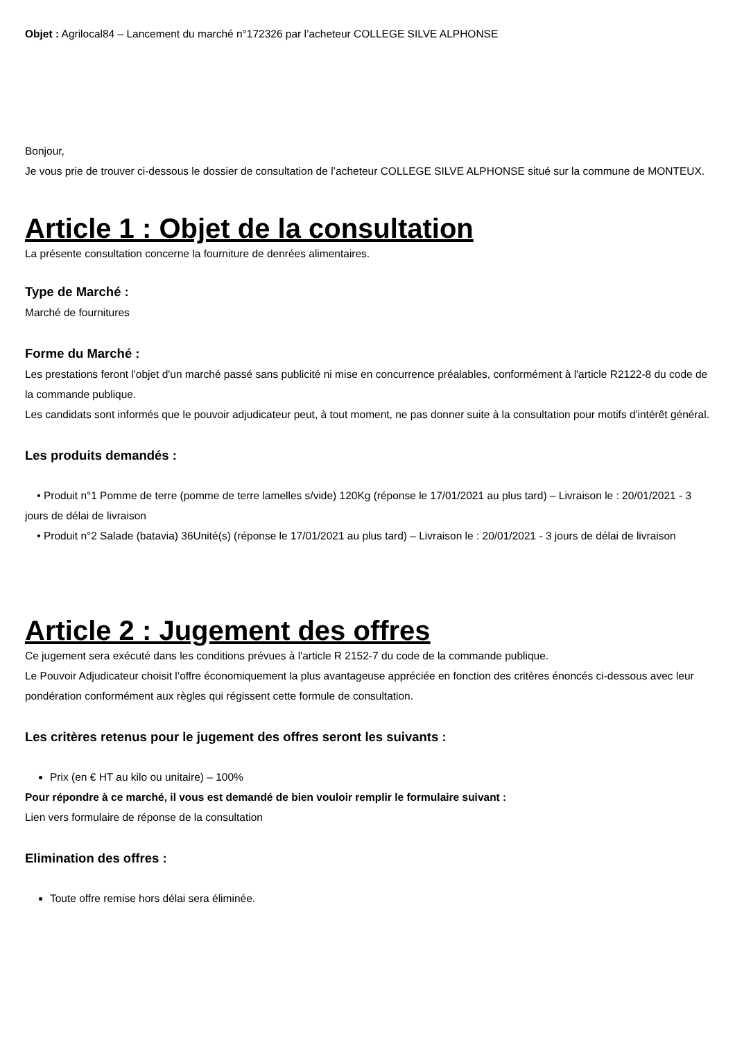Objet : Agrilocal84 – Lancement du marché n°172326 par l’acheteur COLLEGE SILVE ALPHONSE
Bonjour,
Je vous prie de trouver ci-dessous le dossier de consultation de l’acheteur COLLEGE SILVE ALPHONSE situé sur la commune de MONTEUX.
Article 1 : Objet de la consultation
La présente consultation concerne la fourniture de denrées alimentaires.
Type de Marché :
Marché de fournitures
Forme du Marché :
Les prestations feront l'objet d'un marché passé sans publicité ni mise en concurrence préalables, conformément à l'article R2122-8 du code de la commande publique.
Les candidats sont informés que le pouvoir adjudicateur peut, à tout moment, ne pas donner suite à la consultation pour motifs d'intérêt général.
Les produits demandés :
• Produit n°1 Pomme de terre (pomme de terre lamelles s/vide) 120Kg (réponse le 17/01/2021 au plus tard) – Livraison le : 20/01/2021 - 3 jours de délai de livraison
• Produit n°2 Salade (batavia) 36Unité(s) (réponse le 17/01/2021 au plus tard) – Livraison le : 20/01/2021 - 3 jours de délai de livraison
Article 2 : Jugement des offres
Ce jugement sera exécuté dans les conditions prévues à l'article R 2152-7 du code de la commande publique.
Le Pouvoir Adjudicateur choisit l’offre économiquement la plus avantageuse appréciée en fonction des critères énoncés ci-dessous avec leur pondération conformément aux règles qui régissent cette formule de consultation.
Les critères retenus pour le jugement des offres seront les suivants :
Prix (en € HT au kilo ou unitaire) – 100%
Pour répondre à ce marché, il vous est demandé de bien vouloir remplir le formulaire suivant :
Lien vers formulaire de réponse de la consultation
Elimination des offres :
Toute offre remise hors délai sera éliminée.